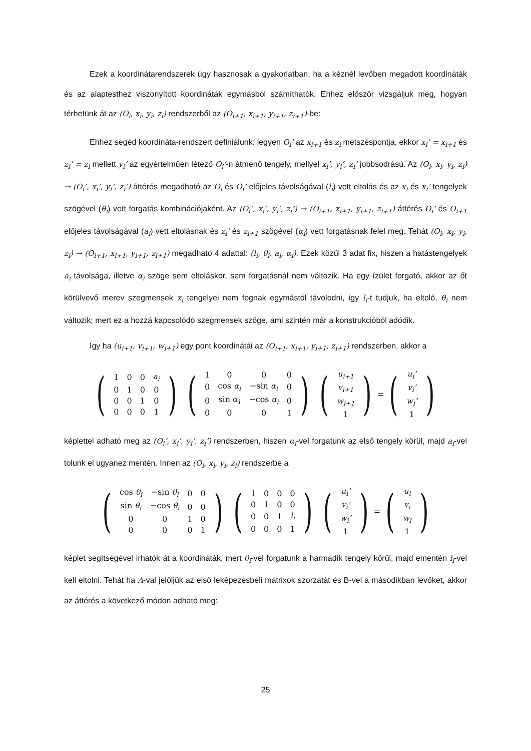Ezek a koordinátarendszerek úgy hasznosak a gyakorlatban, ha a kéznél levőben megadott koordináták és az alaptesthez viszonyított koordináták egymásból számíthatók. Ehhez először vizsgáljuk meg, hogyan térhetünk át az (O<sub>i</sub>, x<sub>i</sub>, y<sub>i</sub>, z<sub>i</sub>) rendszerből az (O<sub>i+1</sub>, x<sub>i+1</sub>, y<sub>i+1</sub>, z<sub>i+1</sub>)-be:
Ehhez segéd koordináta-rendszert definiálunk: legyen O<sub>i</sub>’ az x<sub>i+1</sub> és z<sub>i</sub> metszéspontja, ekkor x<sub>i</sub>’ = x<sub>i+1</sub> és z<sub>i</sub>’ = z<sub>i</sub> mellett y<sub>i</sub>’ az egyértelműen létező O<sub>i</sub>’-n átmenő tengely, mellyel x<sub>i</sub>’, y<sub>i</sub>’, z<sub>i</sub>’ jobbsodrású. Az (O<sub>i</sub>, x<sub>i</sub>, y<sub>i</sub>, z<sub>i</sub>) → (O<sub>i</sub>’, x<sub>i</sub>’, y<sub>i</sub>’, z<sub>i</sub>’) áttérés megadható az O<sub>i</sub> és O<sub>i</sub>’ előjeles távolságával (l<sub>i</sub>) vett eltolás és az x<sub>i</sub> és x<sub>i</sub>’ tengelyek szögével (θ<sub>i</sub>) vett forgatás kombinációjaként. Az (O<sub>i</sub>’, x<sub>i</sub>’, y<sub>i</sub>’, z<sub>i</sub>’) → (O<sub>i+1</sub>, x<sub>i+1</sub>, y<sub>i+1</sub>, z<sub>i+1</sub>) áttérés O<sub>i</sub>’ és O<sub>i+1</sub> előjeles távolságával (a<sub>i</sub>) vett eltolásnak és z<sub>i</sub>’ és z<sub>i+1</sub> szögével (α<sub>i</sub>) vett forgatásnak felel meg. Tehát (O<sub>i</sub>, x<sub>i</sub>, y<sub>i</sub>, z<sub>i</sub>) → (O<sub>i+1</sub>, x<sub>i+1</sub>, y<sub>i+1</sub>, z<sub>i+1</sub>) megadható 4 adattal: (l<sub>i</sub>, θ<sub>i</sub>, a<sub>i</sub>, α<sub>i</sub>). Ezek közül 3 adat fix, hiszen a hatástengelyek a<sub>i</sub> távolsága, illetve α<sub>i</sub> szöge sem eltoláskor, sem forgatásnál nem változik. Ha egy ízület forgató, akkor az őt körülvevő merev szegmensek x<sub>i</sub> tengelyei nem fognak egymástól távolodni, így l<sub>i</sub>-t tudjuk, ha eltoló, θ<sub>i</sub> nem változik; mert ez a hozzá kapcsolódó szegmensek szöge, ami szintén már a konstrukcióból adódik.
Így ha (u<sub>i+1</sub>, v<sub>i+1</sub>, w<sub>i+1</sub>) egy pont koordinátái az (O<sub>i+1</sub>, x<sub>i+1</sub>, y<sub>i+1</sub>, z<sub>i+1</sub>) rendszerben, akkor a
(
| 1 | 0 | 0 | a<sub>i</sub> |
| 0 | 1 | 0 | 0 |
| 0 | 0 | 1 | 0 |
| 0 | 0 | 0 | 1 |
)
(
| 1 | 0 | 0 | 0 |
| 0 | cos α<sub>i</sub> | −sin α<sub>i</sub> | 0 |
| 0 | sin α<sub>i</sub> | −cos α<sub>i</sub> | 0 |
| 0 | 0 | 0 | 1 |
)
(
| u<sub>i+1</sub> |
| v<sub>i+1</sub> |
| w<sub>i+1</sub> |
| 1 |
)
=
(
| u<sub>i</sub>’ |
| v<sub>i</sub>’ |
| w<sub>i</sub>’ |
| 1 |
)
képlettel adható meg az (O<sub>i</sub>’, x<sub>i</sub>’, y<sub>i</sub>’, z<sub>i</sub>’) rendszerben, hiszen α<sub>i</sub>-vel forgatunk az első tengely körül, majd a<sub>i</sub>-vel tolunk el ugyanez mentén. Innen az (O<sub>i</sub>, x<sub>i</sub>, y<sub>i</sub>, z<sub>i</sub>) rendszerbe a
(
| cos θ<sub>i</sub> | −sin θ<sub>i</sub> | 0 | 0 |
| sin θ<sub>i</sub> | −cos θ<sub>i</sub> | 0 | 0 |
| 0 | 0 | 1 | 0 |
| 0 | 0 | 0 | 1 |
)
(
| 1 | 0 | 0 | 0 |
| 0 | 1 | 0 | 0 |
| 0 | 0 | 1 | l<sub>i</sub> |
| 0 | 0 | 0 | 1 |
)
(
| u<sub>i</sub>’ |
| v<sub>i</sub>’ |
| w<sub>i</sub>’ |
| 1 |
)
=
(
| u<sub>i</sub> |
| v<sub>i</sub> |
| w<sub>i</sub> |
| 1 |
)
képlet segítségével írhatók át a koordináták, mert θ<sub>i</sub>-vel forgatunk a harmadik tengely körül, majd ementén l<sub>i</sub>-vel kell eltolni. Tehát ha A-val jelöljük az első leképezésbeli mátrixok szorzatát és B-vel a másodikban levőket, akkor az áttérés a következő módon adható meg:
25